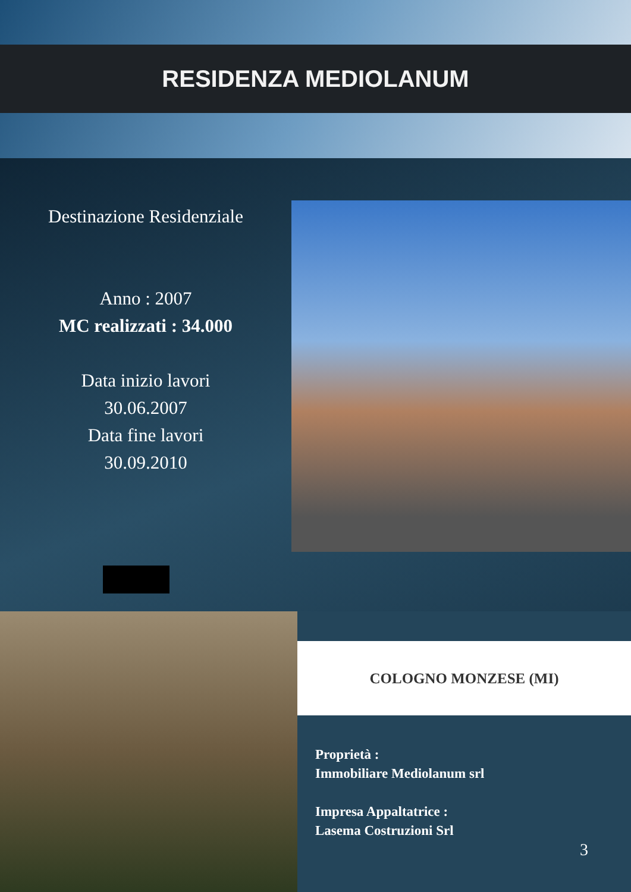RESIDENZA MEDIOLANUM
Destinazione Residenziale
Anno : 2007
MC realizzati : 34.000
Data inizio lavori
30.06.2007
Data fine lavori
30.09.2010
COLOGNO MONZESE (MI)
Proprietà :
Immobiliare Mediolanum srl
Impresa Appaltatrice :
Lasema Costruzioni Srl
3